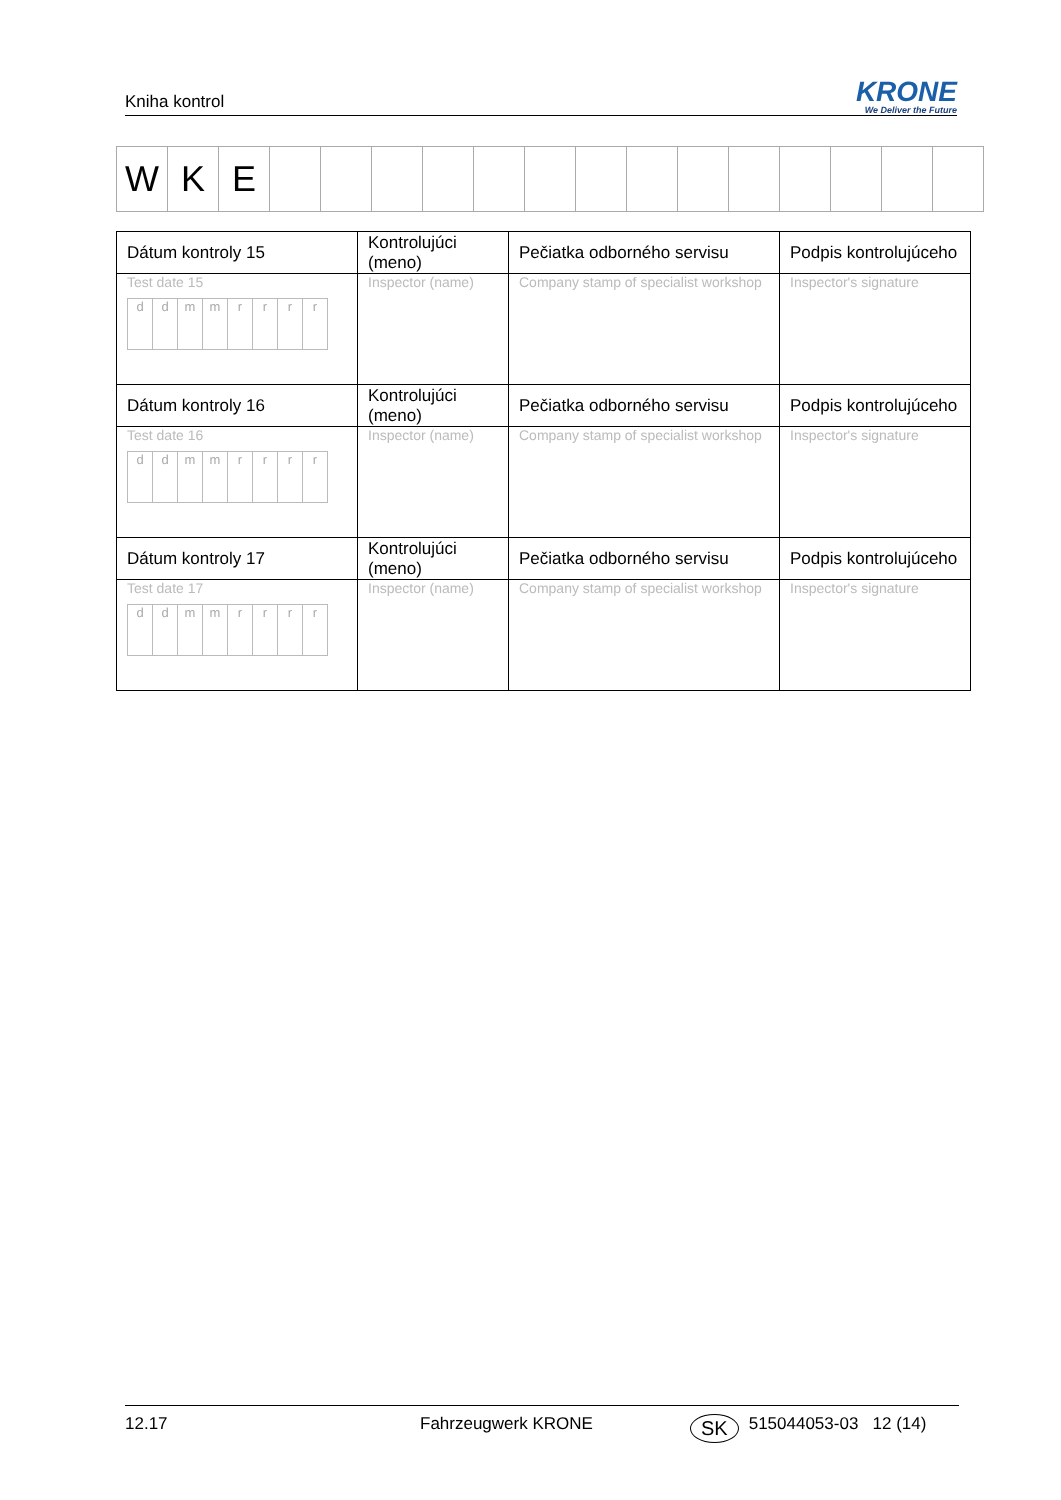Kniha kontrol
KRONE
We Deliver the Future
| W | K | E | | | | | | | | | | | | | | |
| Dátum kontroly 15 | Kontrolujúci (meno) | Pečiatka odborného servisu | Podpis kontrolujúceho |
| Test date 15 / d / d / m / m / r / r / r / r / | Inspector (name) | Company stamp of specialist workshop | Inspector's signature |
| Dátum kontroly 16 | Kontrolujúci (meno) | Pečiatka odborného servisu | Podpis kontrolujúceho |
| Test date 16 / d / d / m / m / r / r / r / r / | Inspector (name) | Company stamp of specialist workshop | Inspector's signature |
| Dátum kontroly 17 | Kontrolujúci (meno) | Pečiatka odborného servisu | Podpis kontrolujúceho |
| Test date 17 / d / d / m / m / r / r / r / r / | Inspector (name) | Company stamp of specialist workshop | Inspector's signature |
12.17 Fahrzeugwerk KRONE SK 515044053-03 12 (14)